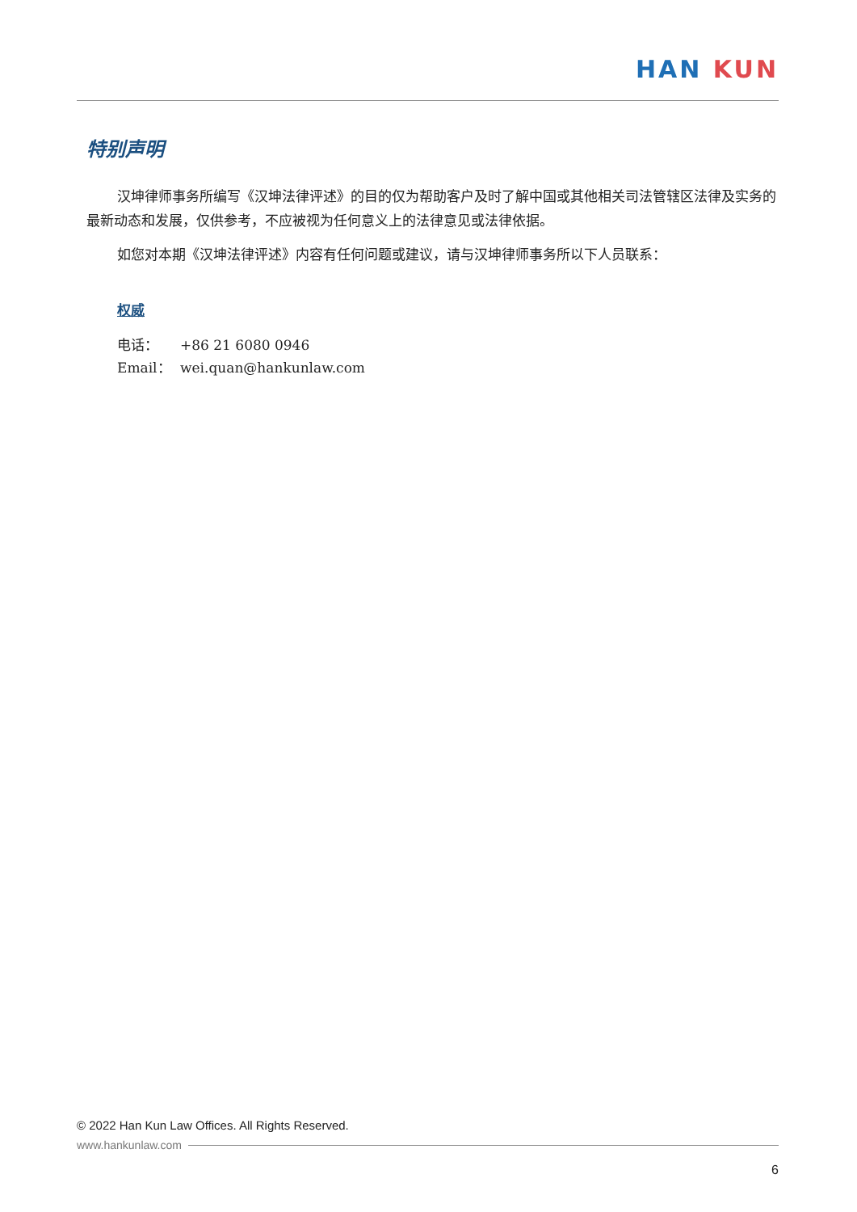HAN KUN
特别声明
汉坤律师事务所编写《汉坤法律评述》的目的仅为帮助客户及时了解中国或其他相关司法管辖区法律及实务的最新动态和发展，仅供参考，不应被视为任何意义上的法律意见或法律依据。
如您对本期《汉坤法律评述》内容有任何问题或建议，请与汉坤律师事务所以下人员联系：
权威
电话： +86 21 6080 0946
Email： wei.quan@hankunlaw.com
© 2022 Han Kun Law Offices. All Rights Reserved.
www.hankunlaw.com
6